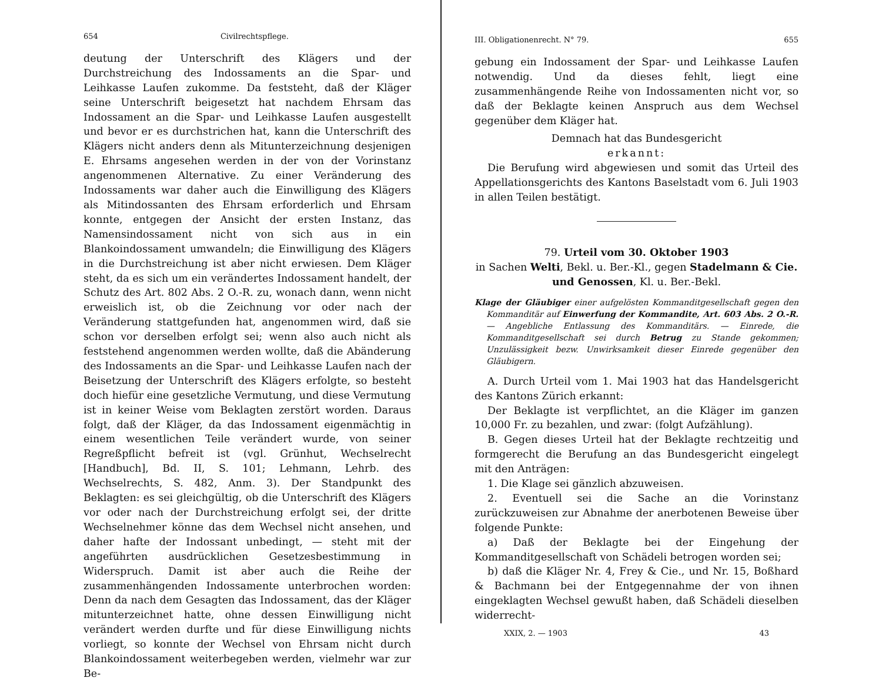654 Civilrechtspflege.
deutung der Unterschrift des Klägers und der Durchstreichung des Indossaments an die Spar- und Leihkasse Laufen zukomme. Da feststeht, daß der Kläger seine Unterschrift beigesetzt hat nachdem Ehrsam das Indossament an die Spar- und Leihkasse Laufen ausgestellt und bevor er es durchstrichen hat, kann die Unterschrift des Klägers nicht anders denn als Mitunterzeichnung desjenigen E. Ehrsams angesehen werden in der von der Vorinstanz angenommenen Alternative. Zu einer Veränderung des Indossaments war daher auch die Einwilligung des Klägers als Mitindossanten des Ehrsam erforderlich und Ehrsam konnte, entgegen der Ansicht der ersten Instanz, das Namensindossament nicht von sich aus in ein Blankoindossament umwandeln; die Einwilligung des Klägers in die Durchstreichung ist aber nicht erwiesen. Dem Kläger steht, da es sich um ein verändertes Indossament handelt, der Schutz des Art. 802 Abs. 2 O.-R. zu, wonach dann, wenn nicht erweislich ist, ob die Zeichnung vor oder nach der Veränderung stattgefunden hat, angenommen wird, daß sie schon vor derselben erfolgt sei; wenn also auch nicht als feststehend angenommen werden wollte, daß die Abänderung des Indossaments an die Spar- und Leihkasse Laufen nach der Beisetzung der Unterschrift des Klägers erfolgte, so besteht doch hiefür eine gesetzliche Vermutung, und diese Vermutung ist in keiner Weise vom Beklagten zerstört worden. Daraus folgt, daß der Kläger, da das Indossament eigenmächtig in einem wesentlichen Teile verändert wurde, von seiner Regreßpflicht befreit ist (vgl. Grünhut, Wechselrecht [Handbuch], Bd. II, S. 101; Lehmann, Lehrb. des Wechselrechts, S. 482, Anm. 3). Der Standpunkt des Beklagten: es sei gleichgültig, ob die Unterschrift des Klägers vor oder nach der Durchstreichung erfolgt sei, der dritte Wechselnehmer könne das dem Wechsel nicht ansehen, und daher hafte der Indossant unbedingt, — steht mit der angeführten ausdrücklichen Gesetzesbestimmung in Widerspruch. Damit ist aber auch die Reihe der zusammenhängenden Indossamente unterbrochen worden: Denn da nach dem Gesagten das Indossament, das der Kläger mitunterzeichnet hatte, ohne dessen Einwilligung nicht verändert werden durfte und für diese Einwilligung nichts vorliegt, so konnte der Wechsel von Ehrsam nicht durch Blankoindossament weiterbegeben werden, vielmehr war zur Be-
III. Obligationenrecht. N° 79. 655
gebung ein Indossament der Spar- und Leihkasse Laufen notwendig. Und da dieses fehlt, liegt eine zusammenhängende Reihe von Indossamenten nicht vor, so daß der Beklagte keinen Anspruch aus dem Wechsel gegenüber dem Kläger hat.
Demnach hat das Bundesgericht
erkannt:
Die Berufung wird abgewiesen und somit das Urteil des Appellationsgerichts des Kantons Baselstadt vom 6. Juli 1903 in allen Teilen bestätigt.
79. Urteil vom 30. Oktober 1903
in Sachen Welti, Bekl. u. Ber.-Kl., gegen Stadelmann & Cie. und Genossen, Kl. u. Ber.-Bekl.
Klage der Gläubiger einer aufgelösten Kommanditgesellschaft gegen den Kommanditär auf Einwerfung der Kommandite, Art. 603 Abs. 2 O.-R. — Angebliche Entlassung des Kommanditärs. — Einrede, die Kommanditgesellschaft sei durch Betrug zu Stande gekommen; Unzulässigkeit bezw. Unwirksamkeit dieser Einrede gegenüber den Gläubigern.
A. Durch Urteil vom 1. Mai 1903 hat das Handelsgericht des Kantons Zürich erkannt:
Der Beklagte ist verpflichtet, an die Kläger im ganzen 10,000 Fr. zu bezahlen, und zwar: (folgt Aufzählung).
B. Gegen dieses Urteil hat der Beklagte rechtzeitig und formgerecht die Berufung an das Bundesgericht eingelegt mit den Anträgen:
1. Die Klage sei gänzlich abzuweisen.
2. Eventuell sei die Sache an die Vorinstanz zurückzuweisen zur Abnahme der anerbotenen Beweise über folgende Punkte:
a) Daß der Beklagte bei der Eingehung der Kommanditgesellschaft von Schädeli betrogen worden sei;
b) daß die Kläger Nr. 4, Frey & Cie., und Nr. 15, Boßhard & Bachmann bei der Entgegennahme der von ihnen eingeklagten Wechsel gewußt haben, daß Schädeli dieselben widerrecht-
XXIX, 2. — 1903 43